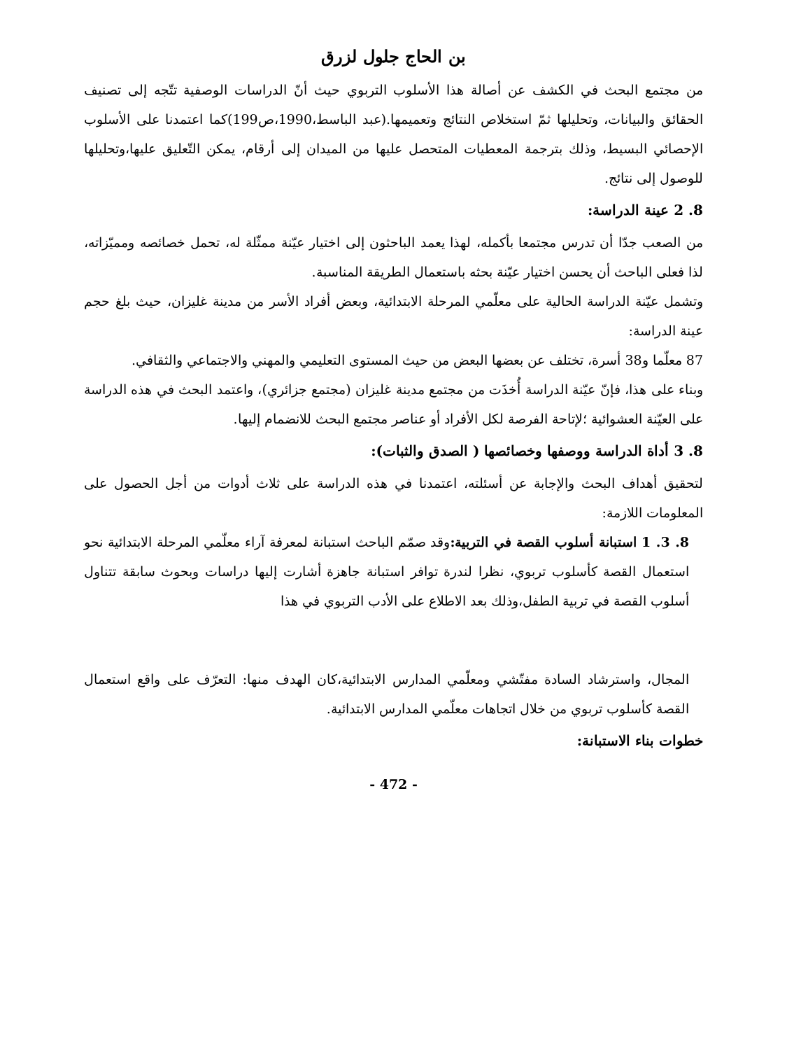بن الحاج جلول لزرق
من مجتمع البحث في الكشف عن أصالة هذا الأسلوب التربوي حيث أنّ الدراسات الوصفية تتّجه إلى تصنيف الحقائق والبيانات، وتحليلها ثمّ استخلاص النتائج وتعميمها.(عبد الباسط،1990،ص199)كما اعتمدنا على الأسلوب الإحصائي البسيط، وذلك بترجمة المعطيات المتحصل عليها من الميدان إلى أرقام، يمكن التّعليق عليها،وتحليلها للوصول إلى نتائج.
8. 2 عينة الدراسة:
من الصعب جدّا أن تدرس مجتمعا بأكمله، لهذا يعمد الباحثون إلى اختيار عيّنة ممثّلة له، تحمل خصائصه ومميّزاته، لذا فعلى الباحث أن يحسن اختيار عيّنة بحثه باستعمال الطريقة المناسبة.
وتشمل عيّنة الدراسة الحالية على معلّمي المرحلة الابتدائية، وبعض أفراد الأسر من مدينة غليزان، حيث بلغ حجم عينة الدراسة:
87 معلّما و38 أسرة، تختلف عن بعضها البعض من حيث المستوى التعليمي والمهني والاجتماعي والثقافي.
وبناء على هذا، فإنّ عيّنة الدراسة أُخذَت من مجتمع مدينة غليزان (مجتمع جزائري)، واعتمد البحث في هذه الدراسة على العيّنة العشوائية ؛لإتاحة الفرصة لكل الأفراد أو عناصر مجتمع البحث للانضمام إليها.
8. 3 أداة الدراسة ووصفها وخصائصها ( الصدق والثبات):
لتحقيق أهداف البحث والإجابة عن أسئلته، اعتمدنا في هذه الدراسة على ثلاث أدوات من أجل الحصول على المعلومات اللازمة:
8. 3. 1 استبانة أسلوب القصة في التربية: وقد صمّم الباحث استبانة لمعرفة آراء معلّمي المرحلة الابتدائية نحو استعمال القصة كأسلوب تربوي، نظرا لندرة توافر استبانة جاهزة أشارت إليها دراسات وبحوث سابقة تتناول أسلوب القصة في تربية الطفل،وذلك بعد الاطلاع على الأدب التربوي في هذا
المجال، واسترشاد السادة مفتّشي ومعلّمي المدارس الابتدائية،كان الهدف منها: التعرّف على واقع استعمال القصة كأسلوب تربوي من خلال اتجاهات معلّمي المدارس الابتدائية.
خطوات بناء الاستبانة:
- 472 -